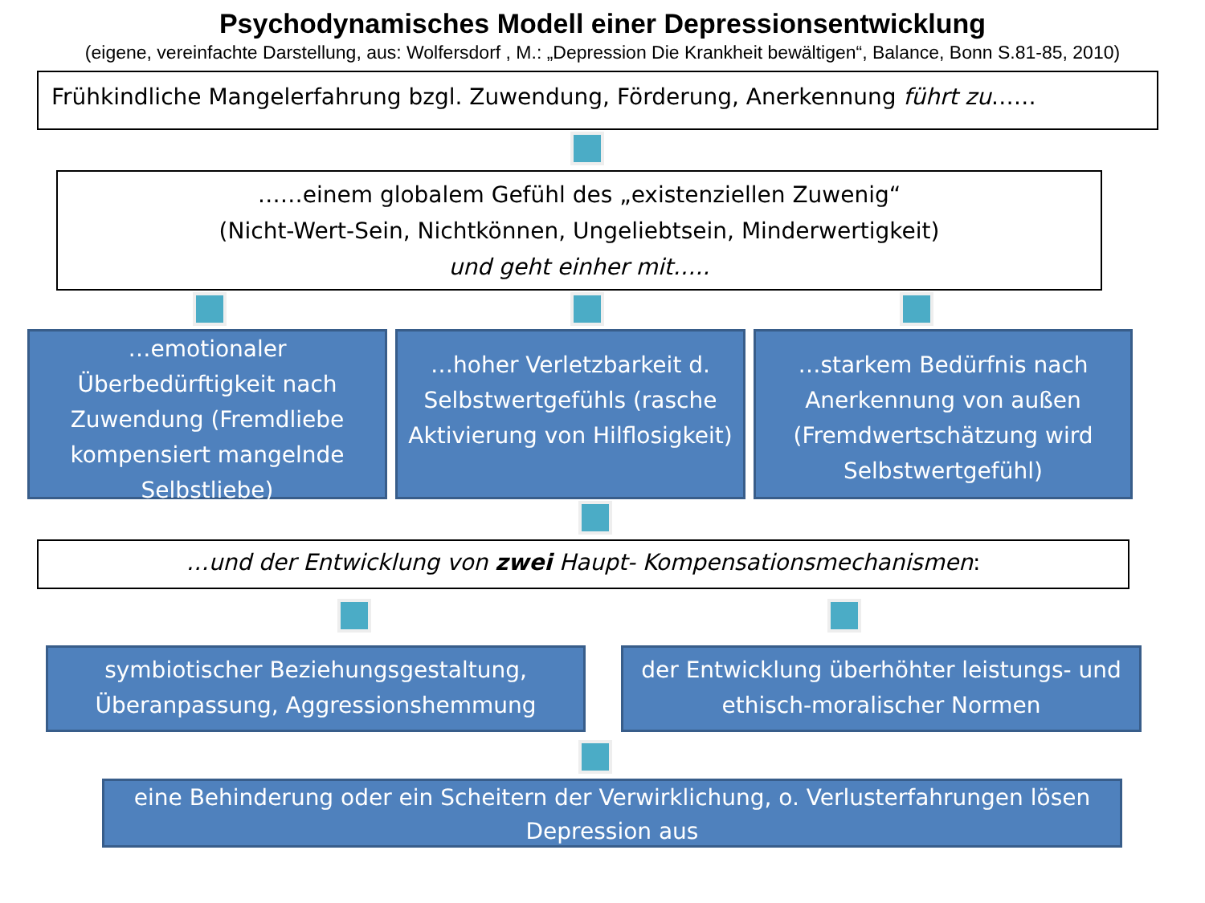Psychodynamisches Modell einer Depressionsentwicklung
(eigene, vereinfachte Darstellung, aus: Wolfersdorf , M.: „Depression Die Krankheit bewältigen“, Balance, Bonn S.81-85, 2010)
Frühkindliche Mangelerfahrung bzgl. Zuwendung, Förderung, Anerkennung führt zu……
……einem globalem Gefühl des „existenziellen Zuwenig“
(Nicht-Wert-Sein, Nichtkönnen, Ungeliebtsein, Minderwertigkeit)
und geht einher mit…..
…emotionaler Überbedürftigkeit nach Zuwendung (Fremdliebe kompensiert mangelnde Selbstliebe)
…hoher Verletzbarkeit d. Selbstwertgefühls (rasche Aktivierung von Hilflosigkeit)
…starkem Bedürfnis nach Anerkennung von außen (Fremdwertschätzung wird Selbstwertgefühl)
…und der Entwicklung von zwei Haupt- Kompensationsmechanismen:
symbiotischer Beziehungsgestaltung, Überanpassung, Aggressionshemmung
der Entwicklung überhöhter leistungs- und ethisch-moralischer Normen
eine Behinderung oder ein Scheitern der Verwirklichung, o. Verlusterfahrungen lösen Depression aus